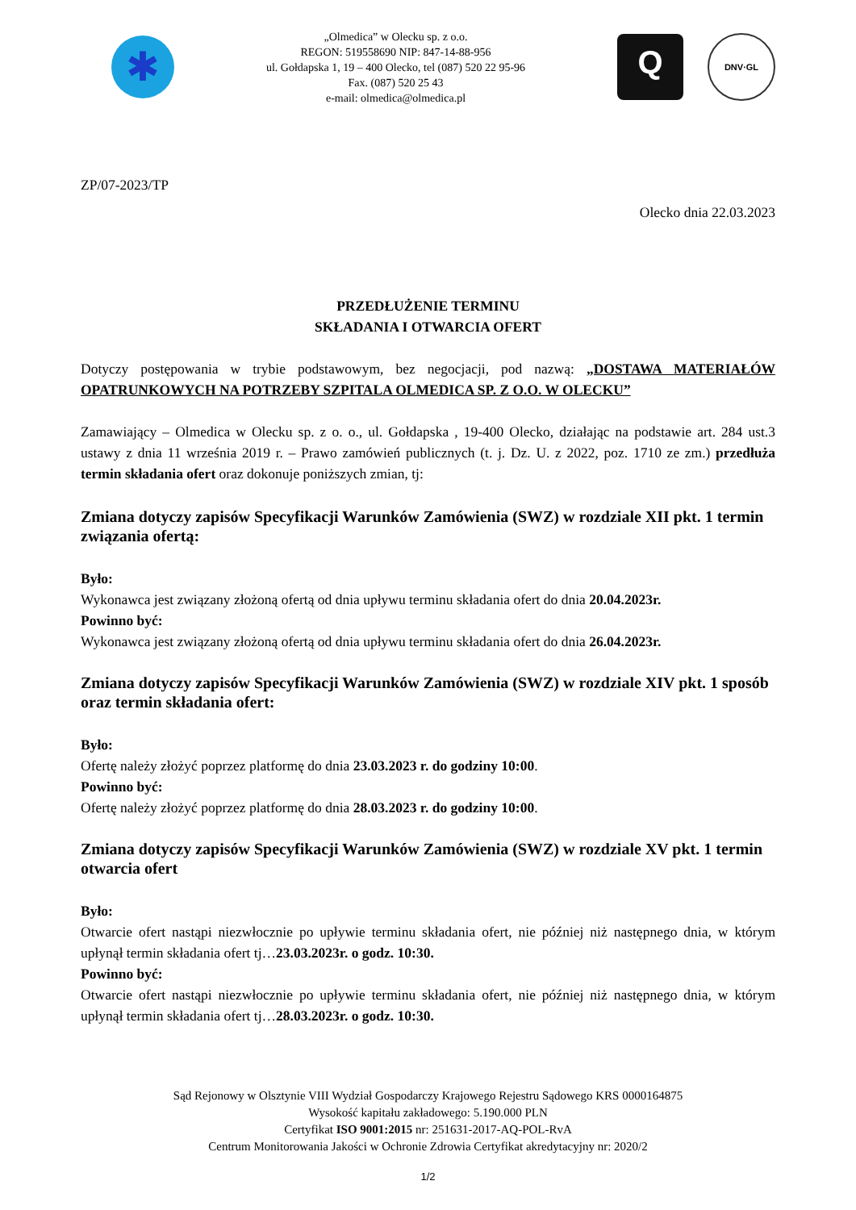✱
„Olmedica” w Olecku sp. z o.o.
REGON: 519558690 NIP: 847-14-88-956
ul. Gołdapska 1, 19 – 400 Olecko, tel (087) 520 22 95-96
Fax. (087) 520 25 43
e-mail: olmedica@olmedica.pl
Q
DNV·GL
ZP/07-2023/TP
Olecko dnia 22.03.2023
PRZEDŁUŻENIE TERMINU
SKŁADANIA I OTWARCIA OFERT
Dotyczy postępowania w trybie podstawowym, bez negocjacji, pod nazwą: „DOSTAWA MATERIAŁÓW OPATRUNKOWYCH NA POTRZEBY SZPITALA OLMEDICA SP. Z O.O. W OLECKU”
Zamawiający – Olmedica w Olecku sp. z o. o., ul. Gołdapska , 19-400 Olecko, działając na podstawie art. 284 ust.3 ustawy z dnia 11 września 2019 r. – Prawo zamówień publicznych (t. j. Dz. U. z 2022, poz. 1710 ze zm.) przedłuża termin składania ofert oraz dokonuje poniższych zmian, tj:
Zmiana dotyczy zapisów Specyfikacji Warunków Zamówienia (SWZ) w rozdziale XII pkt. 1 termin związania ofertą:
Było:
Wykonawca jest związany złożoną ofertą od dnia upływu terminu składania ofert do dnia 20.04.2023r.
Powinno być:
Wykonawca jest związany złożoną ofertą od dnia upływu terminu składania ofert do dnia 26.04.2023r.
Zmiana dotyczy zapisów Specyfikacji Warunków Zamówienia (SWZ) w rozdziale XIV pkt. 1 sposób oraz termin składania ofert:
Było:
Ofertę należy złożyć poprzez platformę do dnia 23.03.2023 r. do godziny 10:00.
Powinno być:
Ofertę należy złożyć poprzez platformę do dnia 28.03.2023 r. do godziny 10:00.
Zmiana dotyczy zapisów Specyfikacji Warunków Zamówienia (SWZ) w rozdziale XV pkt. 1 termin otwarcia ofert
Było:
Otwarcie ofert nastąpi niezwłocznie po upływie terminu składania ofert, nie później niż następnego dnia, w którym upłynął termin składania ofert tj…23.03.2023r. o godz. 10:30.
Powinno być:
Otwarcie ofert nastąpi niezwłocznie po upływie terminu składania ofert, nie później niż następnego dnia, w którym upłynął termin składania ofert tj…28.03.2023r. o godz. 10:30.
Sąd Rejonowy w Olsztynie VIII Wydział Gospodarczy Krajowego Rejestru Sądowego KRS 0000164875
Wysokość kapitału zakładowego: 5.190.000 PLN
Certyfikat ISO 9001:2015 nr: 251631-2017-AQ-POL-RvA
Centrum Monitorowania Jakości w Ochronie Zdrowia Certyfikat akredytacyjny nr: 2020/2
1/2